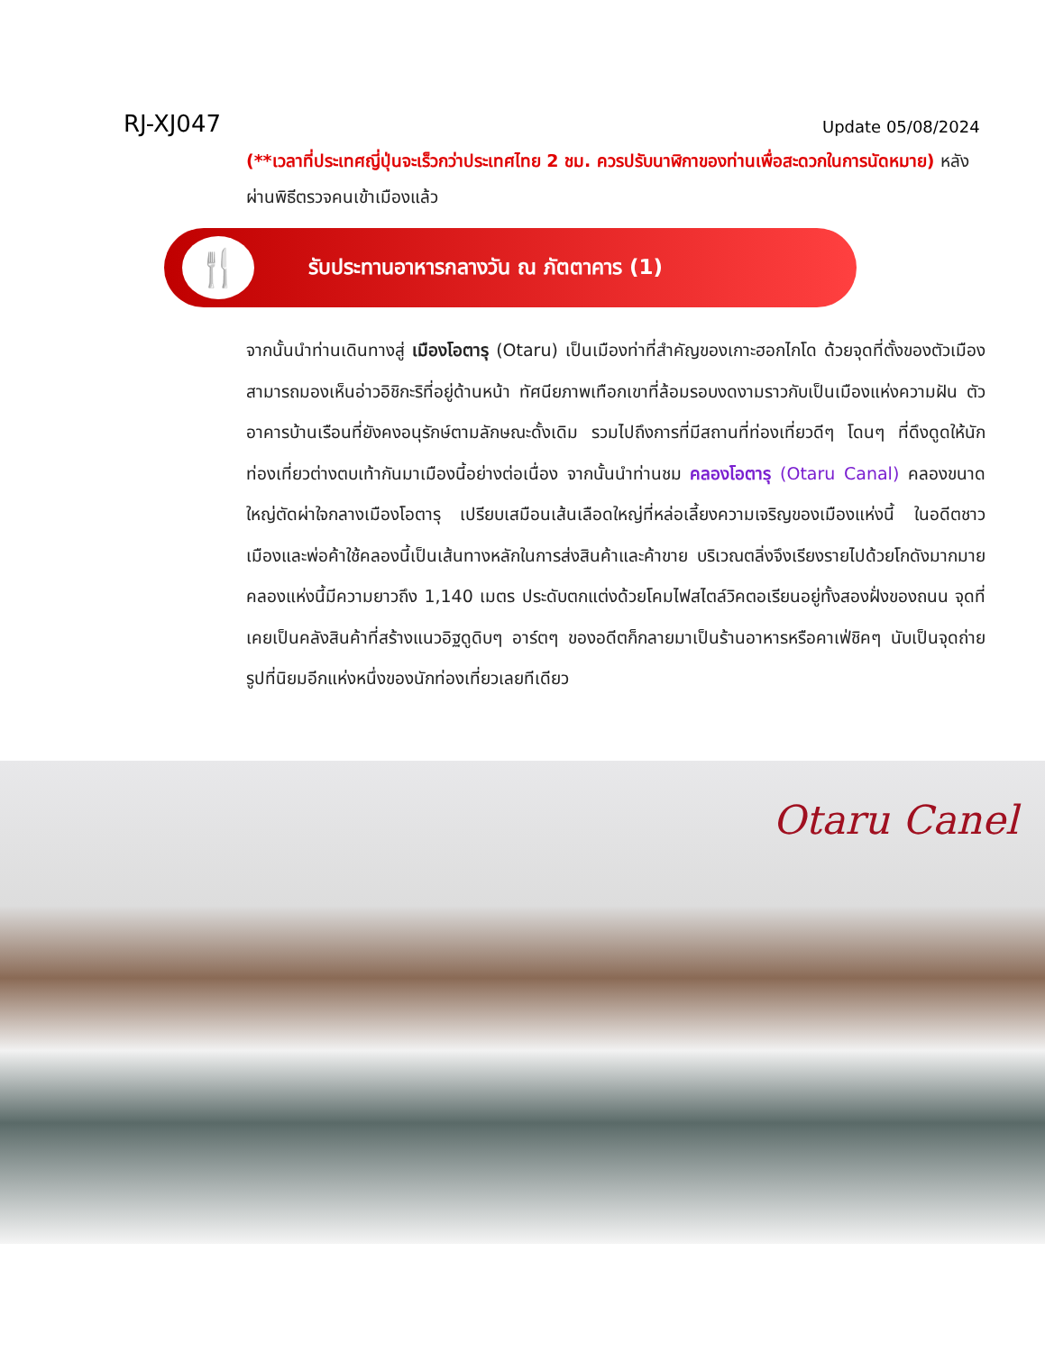RJ-XJ047 Update 05/08/2024
(**เวลาที่ประเทศญี่ปุ่นจะเร็วกว่าประเทศไทย 2 ชม. ควรปรับนาฬิกาของท่านเพื่อสะดวกในการนัดหมาย) หลังผ่านพิธีตรวจคนเข้าเมืองแล้ว
🍴
รับประทานอาหารกลางวัน ณ ภัตตาคาร (1)
จากนั้นนำท่านเดินทางสู่ เมืองโอตารุ (Otaru) เป็นเมืองท่าที่สำคัญของเกาะฮอกไกโด ด้วยจุดที่ตั้งของตัวเมืองสามารถมองเห็นอ่าวอิชิกะริที่อยู่ด้านหน้า ทัศนียภาพเทือกเขาที่ล้อมรอบงดงามราวกับเป็นเมืองแห่งความฝัน ตัวอาคารบ้านเรือนที่ยังคงอนุรักษ์ตามลักษณะดั้งเดิม รวมไปถึงการที่มีสถานที่ท่องเที่ยวดีๆ โดนๆ ที่ดึงดูดให้นักท่องเที่ยวต่างตบเท้ากันมาเมืองนี้อย่างต่อเนื่อง จากนั้นนำท่านชม คลองโอตารุ (Otaru Canal) คลองขนาดใหญ่ตัดผ่าใจกลางเมืองโอตารุ เปรียบเสมือนเส้นเลือดใหญ่ที่หล่อเลี้ยงความเจริญของเมืองแห่งนี้ ในอดีตชาวเมืองและพ่อค้าใช้คลองนี้เป็นเส้นทางหลักในการส่งสินค้าและค้าขาย บริเวณตลิ่งจึงเรียงรายไปด้วยโกดังมากมาย คลองแห่งนี้มีความยาวถึง 1,140 เมตร ประดับตกแต่งด้วยโคมไฟสไตล์วิคตอเรียนอยู่ทั้งสองฝั่งของถนน จุดที่เคยเป็นคลังสินค้าที่สร้างแนวอิฐดูดิบๆ อาร์ตๆ ของอดีตก็กลายมาเป็นร้านอาหารหรือคาเฟ่ชิคๆ นับเป็นจุดถ่ายรูปที่นิยมอีกแห่งหนึ่งของนักท่องเที่ยวเลยทีเดียว
Otaru Canel